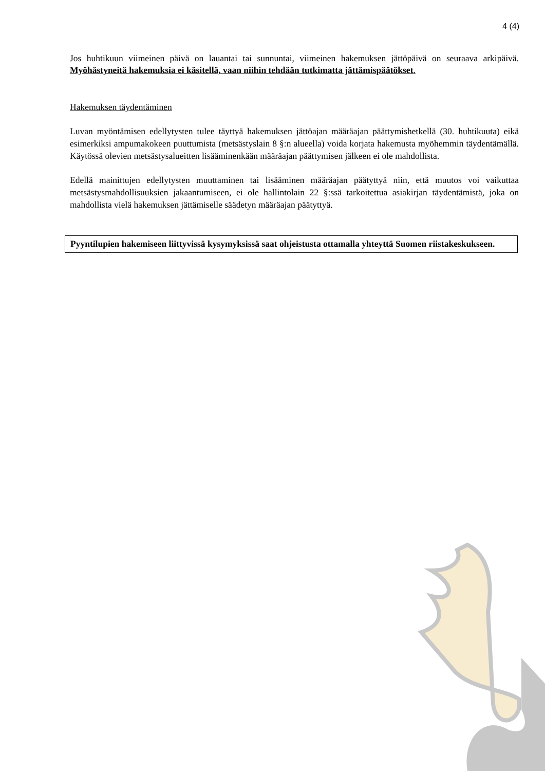4 (4)
Jos huhtikuun viimeinen päivä on lauantai tai sunnuntai, viimeinen hakemuksen jättöpäivä on seuraava arkipäivä. Myöhästyneitä hakemuksia ei käsitellä, vaan niihin tehdään tutkimatta jättämispäätökset.
Hakemuksen täydentäminen
Luvan myöntämisen edellytysten tulee täyttyä hakemuksen jättöajan määräajan päättymishetkellä (30. huhtikuuta) eikä esimerkiksi ampumakokeen puuttumista (metsästyslain 8 §:n alueella) voida korjata hakemusta myöhemmin täydentämällä. Käytössä olevien metsästysalueitten lisääminenkään määräajan päättymisen jälkeen ei ole mahdollista.
Edellä mainittujen edellytysten muuttaminen tai lisääminen määräajan päätyttyä niin, että muutos voi vaikuttaa metsästysmahdollisuuksien jakaantumiseen, ei ole hallintolain 22 §:ssä tarkoitettua asiakirjan täydentämistä, joka on mahdollista vielä hakemuksen jättämiselle säädetyn määräajan päätyttyä.
Pyyntilupien hakemiseen liittyvissä kysymyksissä saat ohjeistusta ottamalla yhteyttä Suomen riistakeskukseen.